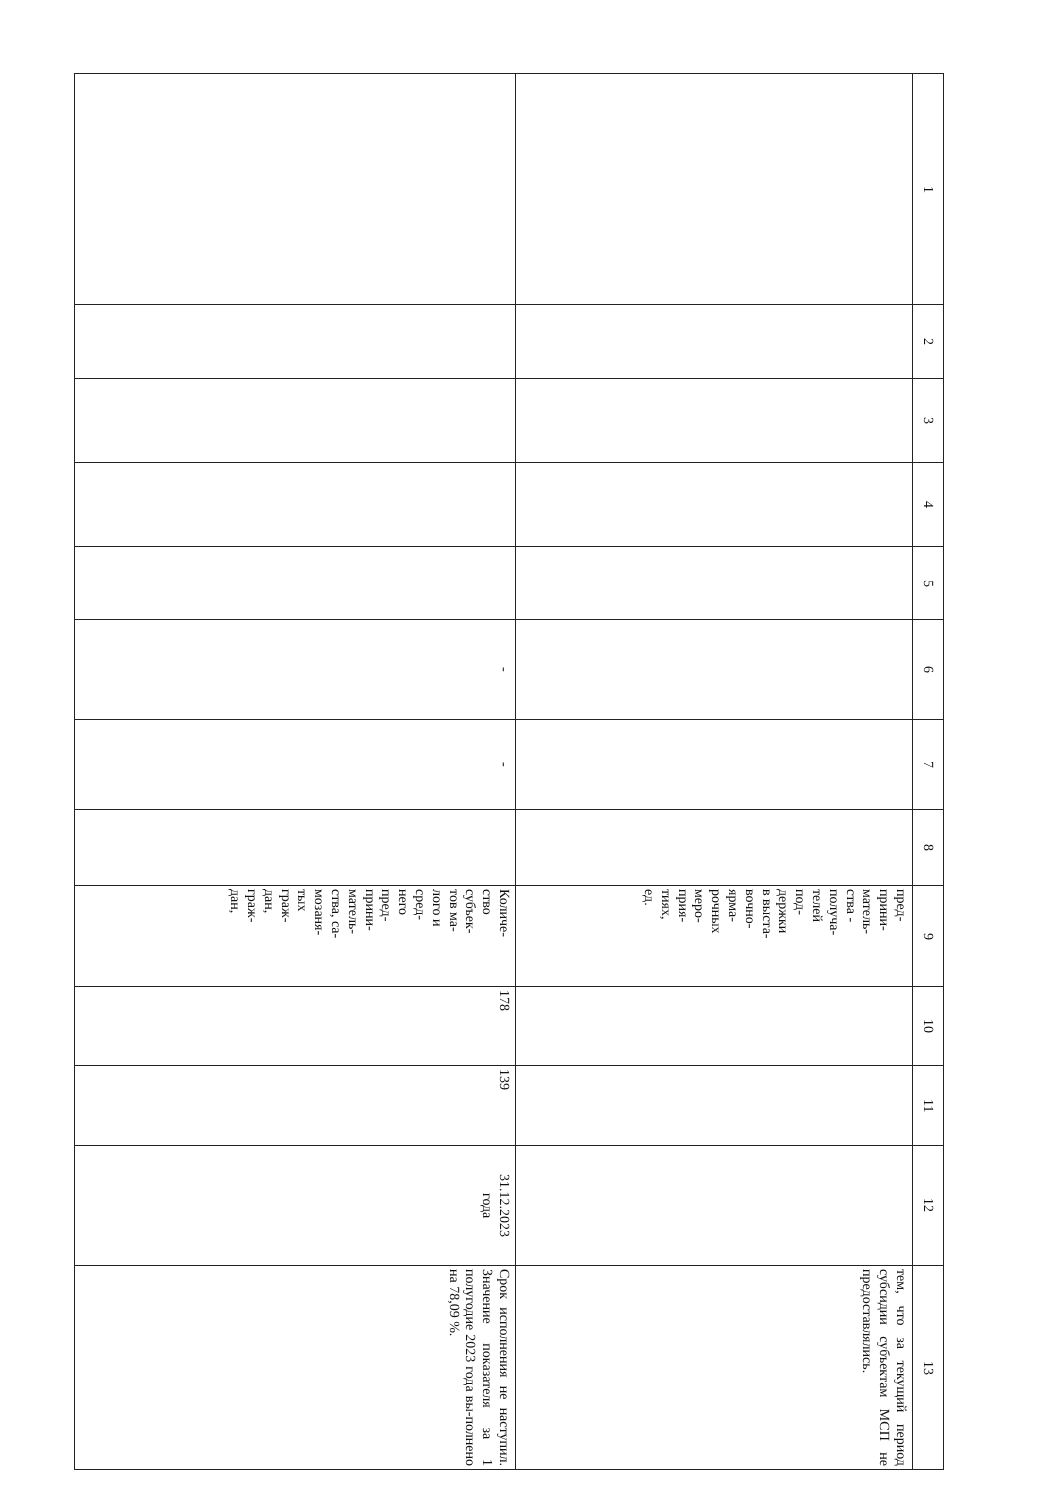| 1 | 2 | 3 | 4 | 5 | 6 | 7 | 8 | 9 | 10 | 11 | 12 | 13 |
| --- | --- | --- | --- | --- | --- | --- | --- | --- | --- | --- | --- | --- |
| | | | | | | | | пред- прини- матель- ства - получа- телей под- держки в выста- вочно- ярма- рочных меро- прия- тиях, ед. | | | | тем, что за текущий период субсидии субъектам МСП не предоставлялись. |
| | | | | | - | - | | Количе- ство субъек- тов ма- лого и сред- него пред- прини- матель- ства, са- мозаня- тых граж- дан, граж- дан, | 178 | 139 | 31.12.2023 года | Срок исполнения не наступил. Значение показателя за 1 полугодие 2023 года вы-полнено на 78,09 %. |